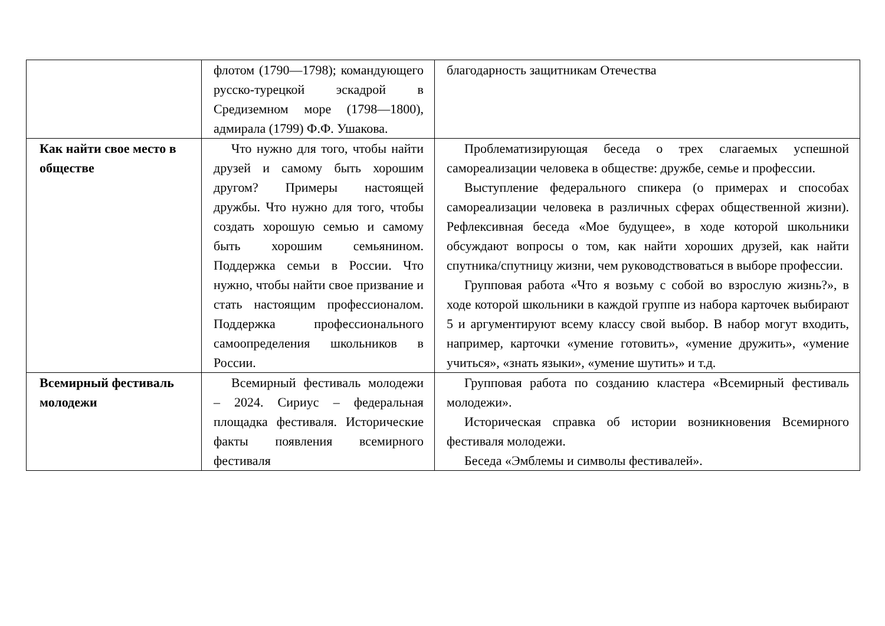| | флотом (1790—1798); командующего русско-турецкой эскадрой в Средиземном море (1798—1800), адмирала (1799) Ф.Ф. Ушакова. | благодарность защитникам Отечества |
| Как найти свое место в обществе | Что нужно для того, чтобы найти друзей и самому быть хорошим другом? Примеры настоящей дружбы. Что нужно для того, чтобы создать хорошую семью и самому быть хорошим семьянином. Поддержка семьи в России. Что нужно, чтобы найти свое призвание и стать настоящим профессионалом. Поддержка профессионального самоопределения школьников в России. | Проблематизирующая беседа о трех слагаемых успешной самореализации человека в обществе: дружбе, семье и профессии. Выступление федерального спикера (о примерах и способах самореализации человека в различных сферах общественной жизни). Рефлексивная беседа «Мое будущее», в ходе которой школьники обсуждают вопросы о том, как найти хороших друзей, как найти спутника/спутницу жизни, чем руководствоваться в выборе профессии. Групповая работа «Что я возьму с собой во взрослую жизнь?», в ходе которой школьники в каждой группе из набора карточек выбирают 5 и аргументируют всему классу свой выбор. В набор могут входить, например, карточки «умение готовить», «умение дружить», «умение учиться», «знать языки», «умение шутить» и т.д. |
| Всемирный фестиваль молодежи | Всемирный фестиваль молодежи – 2024. Сириус – федеральная площадка фестиваля. Исторические факты появления всемирного фестиваля | Групповая работа по созданию кластера «Всемирный фестиваль молодежи». Историческая справка об истории возникновения Всемирного фестиваля молодежи. Беседа «Эмблемы и символы фестивалей». |